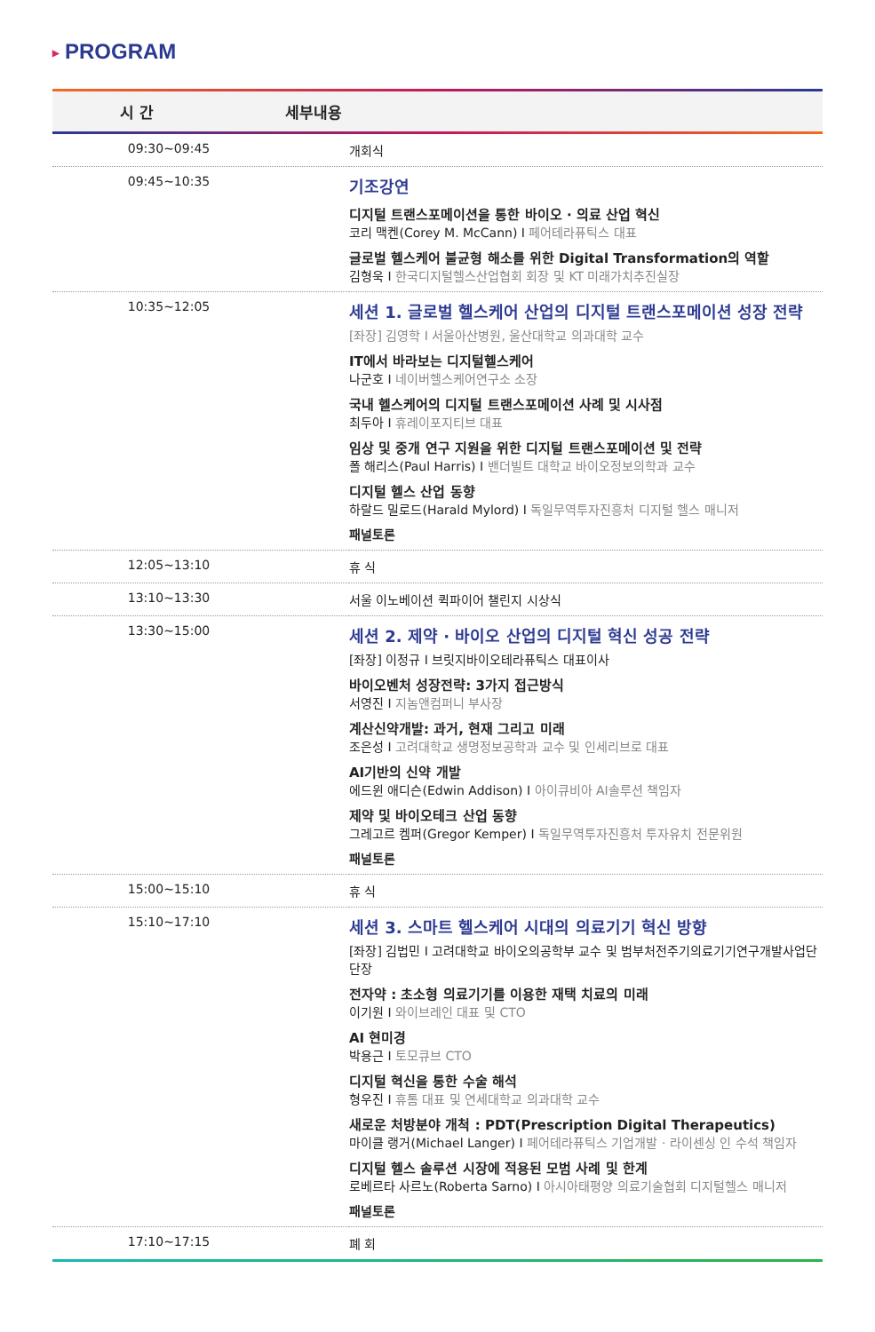▶ PROGRAM
| 시 간 | 세부내용 |
| --- | --- |
| 09:30~09:45 | 개회식 |
| 09:45~10:35 | 기조강연 디지털 트랜스포메이션을 통한 바이오 · 의료 산업 혁신 코리 맥켄(Corey M. McCann) I 페어테라퓨틱스 대표 글로벌 헬스케어 불균형 해소를 위한 Digital Transformation의 역할 김형욱 I 한국디지털헬스산업협회 회장 및 KT 미래가치추진실장 |
| 10:35~12:05 | 세션 1. 글로벌 헬스케어 산업의 디지털 트랜스포메이션 성장 전략 [좌장] 김영학 I 서울아산병원, 울산대학교 의과대학 교수 IT에서 바라보는 디지털헬스케어 나군호 I 네이버헬스케어연구소 소장 국내 헬스케어의 디지털 트랜스포메이션 사례 및 시사점 최두아 I 휴레이포지티브 대표 임상 및 중개 연구 지원을 위한 디지털 트랜스포메이션 및 전략 폴 해리스(Paul Harris) I 밴더빌트 대학교 바이오정보의학과 교수 디지털 헬스 산업 동향 하랄드 밀로드(Harald Mylord) I 독일무역투자진흥처 디지털 헬스 매니저 패널토론 |
| 12:05~13:10 | 휴 식 |
| 13:10~13:30 | 서울 이노베이션 퀵파이어 챌린지 시상식 |
| 13:30~15:00 | 세션 2. 제약 · 바이오 산업의 디지털 혁신 성공 전략 [좌장] 이정규 I 브릿지바이오테라퓨틱스 대표이사 바이오벤처 성장전략: 3가지 접근방식 서영진 I 지놈앤컴퍼니 부사장 계산신약개발: 과거, 현재 그리고 미래 조은성 I 고려대학교 생명정보공학과 교수 및 인세리브로 대표 AI기반의 신약 개발 에드윈 애디슨(Edwin Addison) I 아이큐비아 AI솔루션 책임자 제약 및 바이오테크 산업 동향 그레고르 켐퍼(Gregor Kemper) I 독일무역투자진흥처 투자유치 전문위원 패널토론 |
| 15:00~15:10 | 휴 식 |
| 15:10~17:10 | 세션 3. 스마트 헬스케어 시대의 의료기기 혁신 방향 [좌장] 김법민 I 고려대학교 바이오의공학부 교수 및 범부처전주기의료기기연구개발사업단 단장 전자약 : 초소형 의료기기를 이용한 재택 치료의 미래 이기원 I 와이브레인 대표 및 CTO AI 현미경 박용근 I 토모큐브 CTO 디지털 혁신을 통한 수술 해석 형우진 I 휴톰 대표 및 연세대학교 의과대학 교수 새로운 처방분야 개척 : PDT(Prescription Digital Therapeutics) 마이클 랭거(Michael Langer) I 페어테라퓨틱스 기업개발 · 라이센싱 인 수석 책임자 디지털 헬스 솔루션 시장에 적용된 모범 사례 및 한계 로베르타 사르노(Roberta Sarno) I 아시아태평양 의료기술협회 디지털헬스 매니저 패널토론 |
| 17:10~17:15 | 폐 회 |